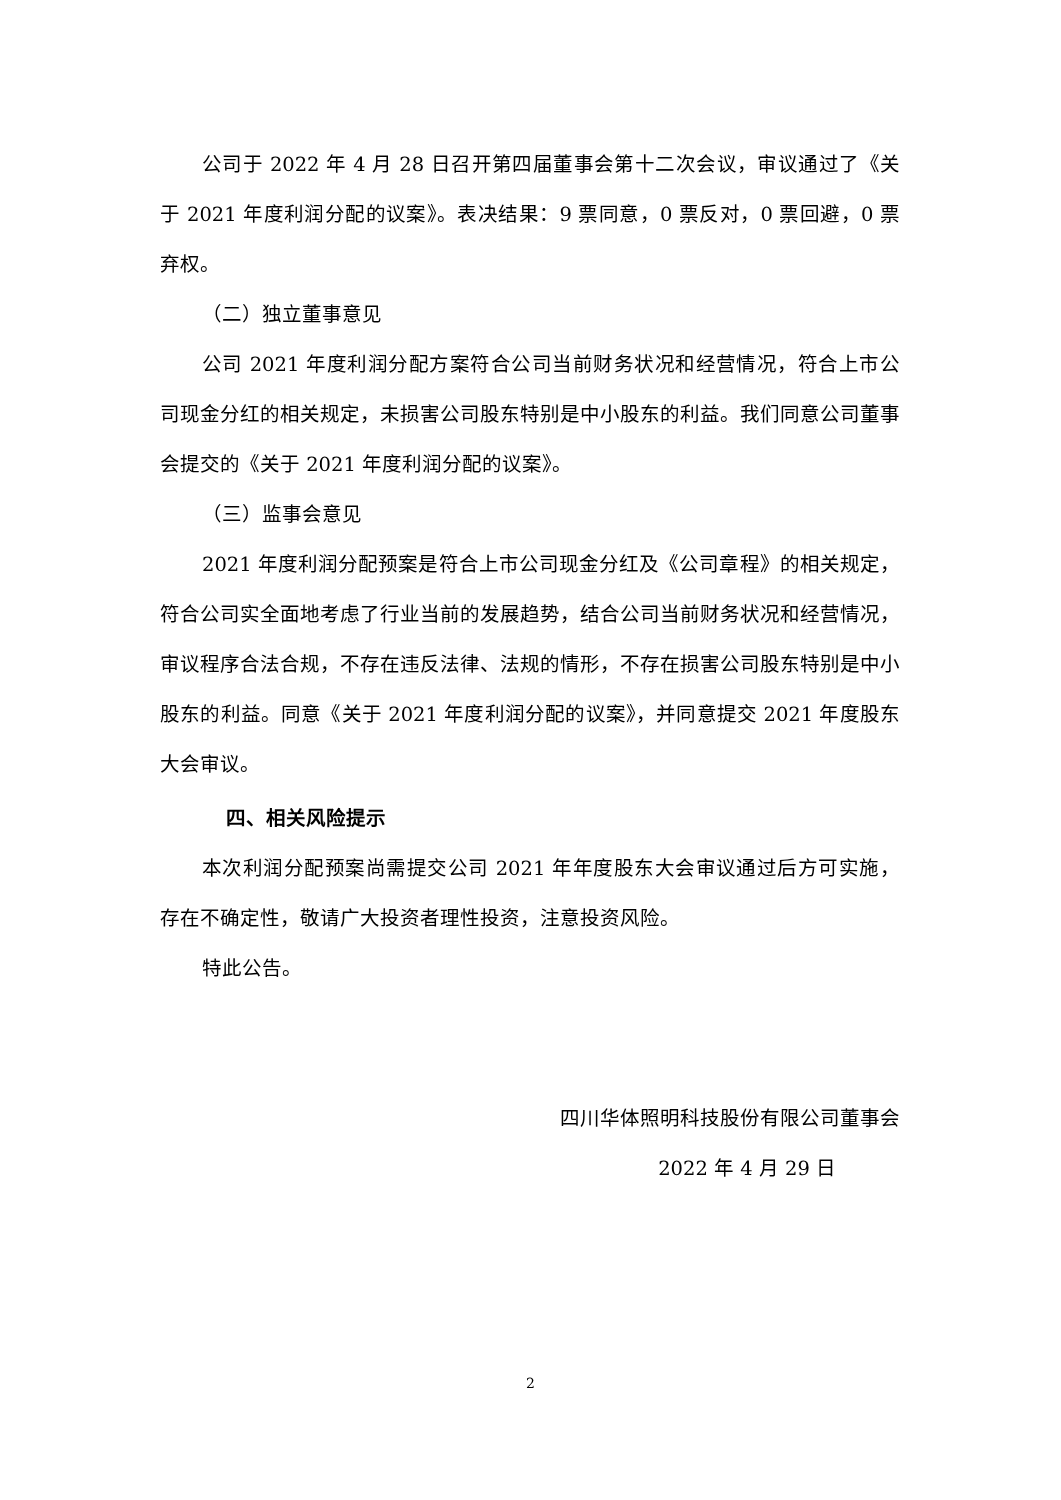公司于 2022 年 4 月 28 日召开第四届董事会第十二次会议，审议通过了《关于 2021 年度利润分配的议案》。表决结果：9 票同意，0 票反对，0 票回避，0 票弃权。
（二）独立董事意见
公司 2021 年度利润分配方案符合公司当前财务状况和经营情况，符合上市公司现金分红的相关规定，未损害公司股东特别是中小股东的利益。我们同意公司董事会提交的《关于 2021 年度利润分配的议案》。
（三）监事会意见
2021 年度利润分配预案是符合上市公司现金分红及《公司章程》的相关规定，符合公司实全面地考虑了行业当前的发展趋势，结合公司当前财务状况和经营情况，审议程序合法合规，不存在违反法律、法规的情形，不存在损害公司股东特别是中小股东的利益。同意《关于 2021 年度利润分配的议案》，并同意提交 2021 年度股东大会审议。
四、相关风险提示
本次利润分配预案尚需提交公司 2021 年年度股东大会审议通过后方可实施，存在不确定性，敬请广大投资者理性投资，注意投资风险。
特此公告。
四川华体照明科技股份有限公司董事会
2022 年 4 月 29 日
2